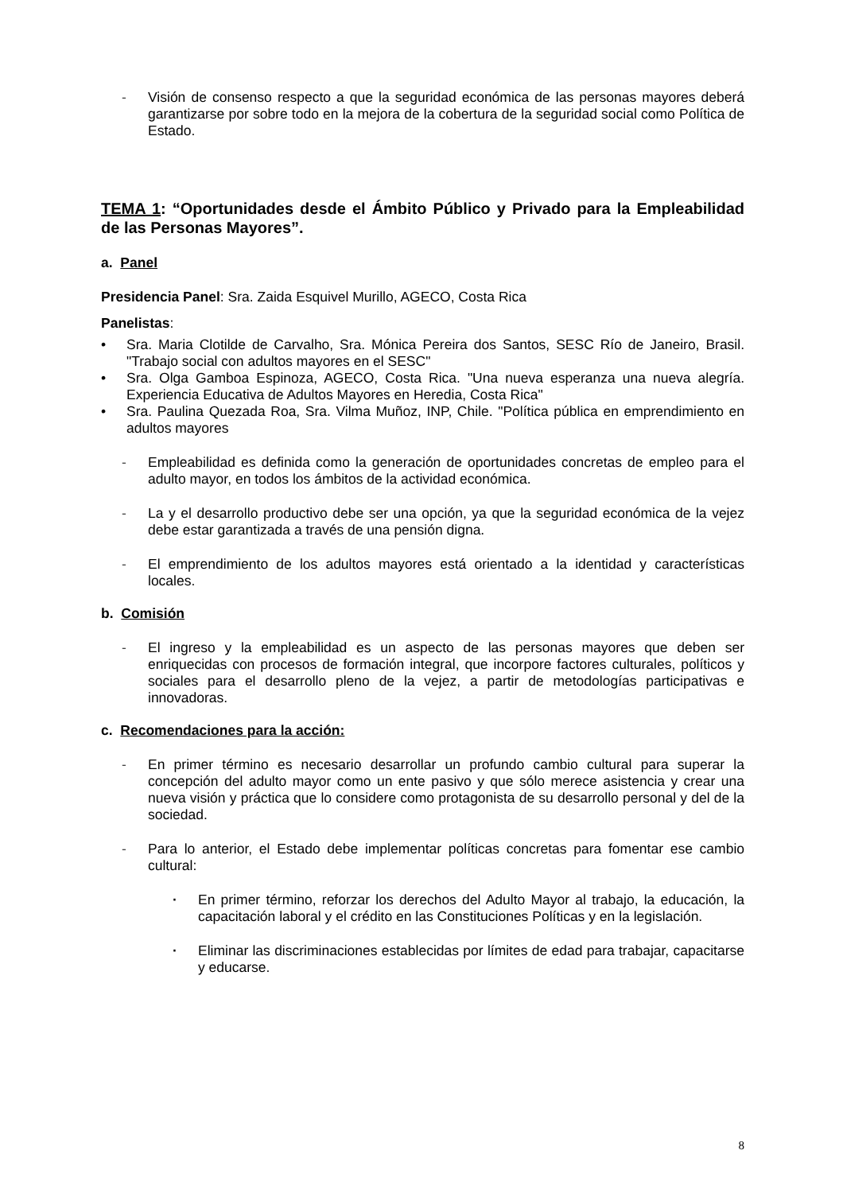- Visión de consenso respecto a que la seguridad económica de las personas mayores deberá garantizarse por sobre todo en la mejora de la cobertura de la seguridad social como Política de Estado.
TEMA 1: “Oportunidades desde el Ámbito Público y Privado para la Empleabilidad de las Personas Mayores”.
a. Panel
Presidencia Panel: Sra. Zaida Esquivel Murillo, AGECO, Costa Rica
Panelistas:
• Sra. Maria Clotilde de Carvalho, Sra. Mónica Pereira dos Santos, SESC Río de Janeiro, Brasil. "Trabajo social con adultos mayores en el SESC"
• Sra. Olga Gamboa Espinoza, AGECO, Costa Rica. "Una nueva esperanza una nueva alegría. Experiencia Educativa de Adultos Mayores en Heredia, Costa Rica"
• Sra. Paulina Quezada Roa, Sra. Vilma Muñoz, INP, Chile. "Política pública en emprendimiento en adultos mayores
- Empleabilidad es definida como la generación de oportunidades concretas de empleo para el adulto mayor, en todos los ámbitos de la actividad económica.
- La y el desarrollo productivo debe ser una opción, ya que la seguridad económica de la vejez debe estar garantizada a través de una pensión digna.
- El emprendimiento de los adultos mayores está orientado a la identidad y características locales.
b. Comisión
- El ingreso y la empleabilidad es un aspecto de las personas mayores que deben ser enriquecidas con procesos de formación integral, que incorpore factores culturales, políticos y sociales para el desarrollo pleno de la vejez, a partir de metodologías participativas e innovadoras.
c. Recomendaciones para la acción:
- En primer término es necesario desarrollar un profundo cambio cultural para superar la concepción del adulto mayor como un ente pasivo y que sólo merece asistencia y crear una nueva visión y práctica que lo considere como protagonista de su desarrollo personal y del de la sociedad.
- Para lo anterior, el Estado debe implementar políticas concretas para fomentar ese cambio cultural:
· En primer término, reforzar los derechos del Adulto Mayor al trabajo, la educación, la capacitación laboral y el crédito en las Constituciones Políticas y en la legislación.
· Eliminar las discriminaciones establecidas por límites de edad para trabajar, capacitarse y educarse.
8